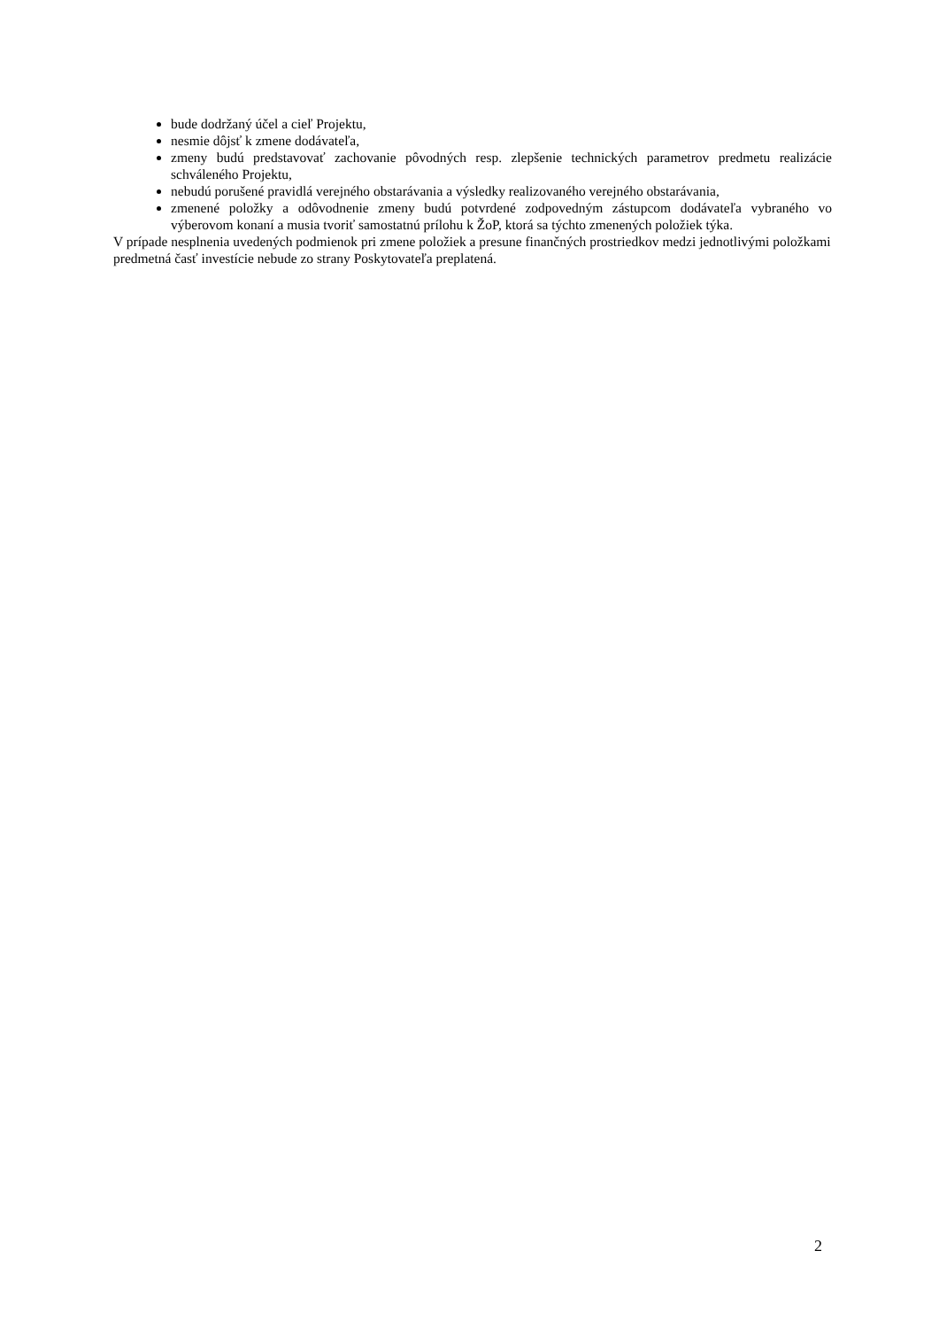bude dodržaný účel a cieľ Projektu,
nesmie dôjsť k zmene dodávateľa,
zmeny budú predstavovať zachovanie pôvodných resp. zlepšenie technických parametrov predmetu realizácie schváleného Projektu,
nebudú porušené pravidlá verejného obstarávania a výsledky realizovaného verejného obstarávania,
zmenené položky a odôvodnenie zmeny budú potvrdené zodpovedným zástupcom dodávateľa vybraného vo výberovom konaní a musia tvoriť samostatnú prílohu k ŽoP, ktorá sa týchto zmenených položiek týka.
V prípade nesplnenia uvedených podmienok pri zmene položiek a presune finančných prostriedkov medzi jednotlivými položkami predmetná časť investície nebude zo strany Poskytovateľa preplatená.
2